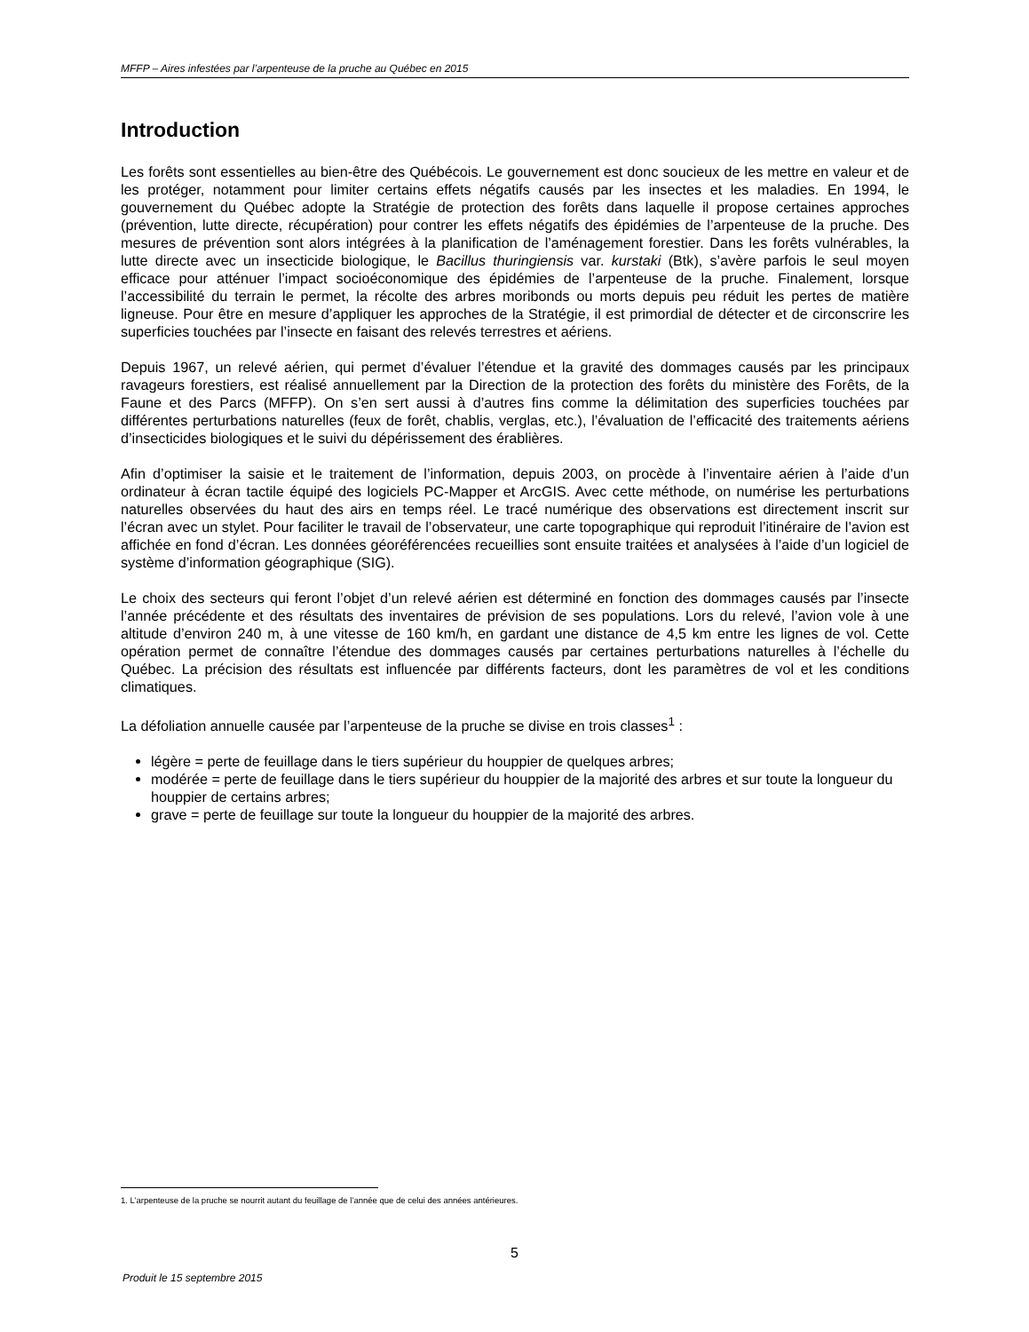MFFP – Aires infestées par l’arpenteuse de la pruche au Québec en 2015
Introduction
Les forêts sont essentielles au bien-être des Québécois. Le gouvernement est donc soucieux de les mettre en valeur et de les protéger, notamment pour limiter certains effets négatifs causés par les insectes et les maladies. En 1994, le gouvernement du Québec adopte la Stratégie de protection des forêts dans laquelle il propose certaines approches (prévention, lutte directe, récupération) pour contrer les effets négatifs des épidémies de l’arpenteuse de la pruche. Des mesures de prévention sont alors intégrées à la planification de l’aménagement forestier. Dans les forêts vulnérables, la lutte directe avec un insecticide biologique, le Bacillus thuringiensis var. kurstaki (Btk), s’avère parfois le seul moyen efficace pour atténuer l’impact socioéconomique des épidémies de l’arpenteuse de la pruche. Finalement, lorsque l’accessibilité du terrain le permet, la récolte des arbres moribonds ou morts depuis peu réduit les pertes de matière ligneuse. Pour être en mesure d’appliquer les approches de la Stratégie, il est primordial de détecter et de circonscrire les superficies touchées par l’insecte en faisant des relevés terrestres et aériens.
Depuis 1967, un relevé aérien, qui permet d’évaluer l’étendue et la gravité des dommages causés par les principaux ravageurs forestiers, est réalisé annuellement par la Direction de la protection des forêts du ministère des Forêts, de la Faune et des Parcs (MFFP). On s’en sert aussi à d’autres fins comme la délimitation des superficies touchées par différentes perturbations naturelles (feux de forêt, chablis, verglas, etc.), l’évaluation de l’efficacité des traitements aériens d’insecticides biologiques et le suivi du dépérissement des érablières.
Afin d’optimiser la saisie et le traitement de l’information, depuis 2003, on procède à l’inventaire aérien à l’aide d’un ordinateur à écran tactile équipé des logiciels PC-Mapper et ArcGIS. Avec cette méthode, on numérise les perturbations naturelles observées du haut des airs en temps réel. Le tracé numérique des observations est directement inscrit sur l’écran avec un stylet. Pour faciliter le travail de l’observateur, une carte topographique qui reproduit l’itinéraire de l’avion est affichée en fond d’écran. Les données géoréférencées recueillies sont ensuite traitées et analysées à l’aide d’un logiciel de système d’information géographique (SIG).
Le choix des secteurs qui feront l’objet d’un relevé aérien est déterminé en fonction des dommages causés par l’insecte l’année précédente et des résultats des inventaires de prévision de ses populations. Lors du relevé, l’avion vole à une altitude d’environ 240 m, à une vitesse de 160 km/h, en gardant une distance de 4,5 km entre les lignes de vol. Cette opération permet de connaître l’étendue des dommages causés par certaines perturbations naturelles à l’échelle du Québec. La précision des résultats est influencée par différents facteurs, dont les paramètres de vol et les conditions climatiques.
La défoliation annuelle causée par l’arpenteuse de la pruche se divise en trois classes<sup>1</sup> :
légère = perte de feuillage dans le tiers supérieur du houppier de quelques arbres;
modérée = perte de feuillage dans le tiers supérieur du houppier de la majorité des arbres et sur toute la longueur du houppier de certains arbres;
grave = perte de feuillage sur toute la longueur du houppier de la majorité des arbres.
1. L’arpenteuse de la pruche se nourrit autant du feuillage de l’année que de celui des années antérieures.
5
Produit le 15 septembre 2015